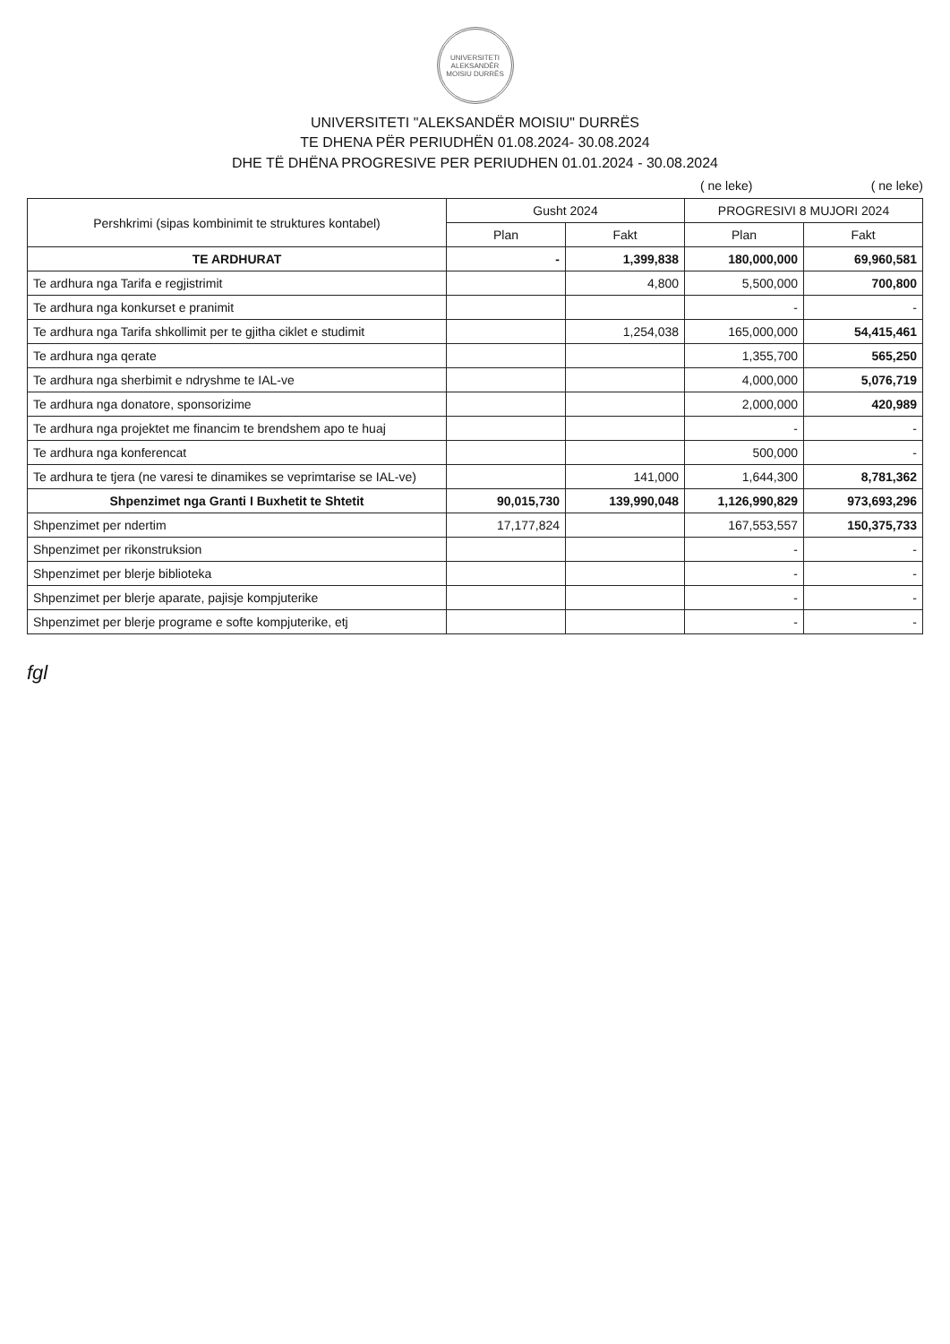UNIVERSITETI ALEKSANDËR MOISIU DURRËS
UNIVERSITETI "ALEKSANDËR MOISIU" DURRËS
TE DHENA PËR PERIUDHËN 01.08.2024- 30.08.2024
DHE TË DHËNA PROGRESIVE PER PERIUDHEN 01.01.2024 - 30.08.2024
( ne leke) ( ne leke)
| Pershkrimi (sipas kombinimit te struktures kontabel) | Gusht 2024 | | PROGRESIVI 8 MUJORI 2024 | |
| --- | --- | --- | --- | --- |
| | Plan | Fakt | Plan | Fakt |
| TE ARDHURAT | - | 1,399,838 | 180,000,000 | 69,960,581 |
| Te ardhura nga Tarifa e regjistrimit | | 4,800 | 5,500,000 | 700,800 |
| Te ardhura nga konkurset e pranimit | | | - | - |
| Te ardhura nga Tarifa shkollimit per te gjitha ciklet e studimit | | 1,254,038 | 165,000,000 | 54,415,461 |
| Te ardhura nga qerate | | | 1,355,700 | 565,250 |
| Te ardhura nga sherbimit e ndryshme te IAL-ve | | | 4,000,000 | 5,076,719 |
| Te ardhura nga donatore, sponsorizime | | | 2,000,000 | 420,989 |
| Te ardhura nga projektet me financim te brendshem apo te huaj | | | - | - |
| Te ardhura nga konferencat | | | 500,000 | - |
| Te ardhura te tjera (ne varesi te dinamikes se veprimtarise se IAL-ve) | | 141,000 | 1,644,300 | 8,781,362 |
| Shpenzimet nga Granti I Buxhetit te Shtetit | 90,015,730 | 139,990,048 | 1,126,990,829 | 973,693,296 |
| Shpenzimet per ndertim | 17,177,824 | | 167,553,557 | 150,375,733 |
| Shpenzimet per rikonstruksion | | | - | - |
| Shpenzimet per blerje biblioteka | | | - | - |
| Shpenzimet per blerje aparate, pajisje kompjuterike | | | - | - |
| Shpenzimet per blerje programe e softe kompjuterike, etj | | | - | - |
fgl